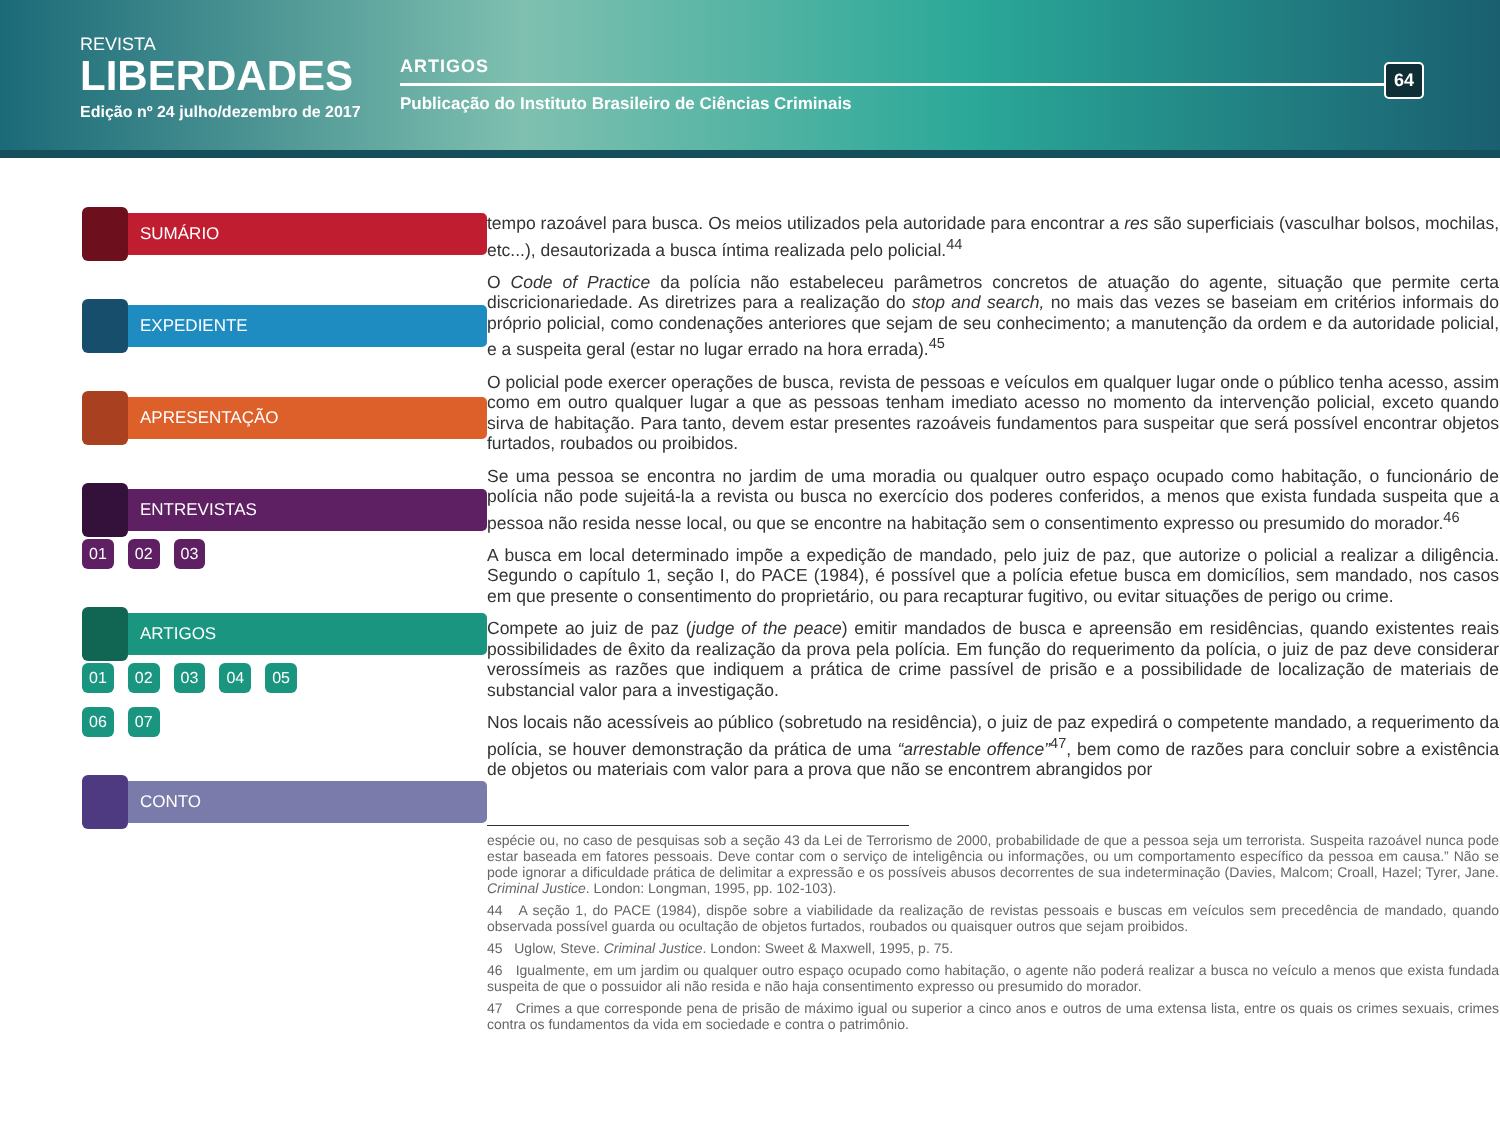REVISTA
LIBERDADES
Edição nº 24 julho/dezembro de 2017
ARTIGOS
Publicação do Instituto Brasileiro de Ciências Criminais
64
SUMÁRIO
EXPEDIENTE
APRESENTAÇÃO
ENTREVISTAS
01 02 03
ARTIGOS
01 02 03 04 05 06 07
CONTO
tempo razoável para busca. Os meios utilizados pela autoridade para encontrar a res são superficiais (vasculhar bolsos, mochilas, etc...), desautorizada a busca íntima realizada pelo policial.<sup>44</sup>
O Code of Practice da polícia não estabeleceu parâmetros concretos de atuação do agente, situação que permite certa discricionariedade. As diretrizes para a realização do stop and search, no mais das vezes se baseiam em critérios informais do próprio policial, como condenações anteriores que sejam de seu conhecimento; a manutenção da ordem e da autoridade policial, e a suspeita geral (estar no lugar errado na hora errada).<sup>45</sup>
O policial pode exercer operações de busca, revista de pessoas e veículos em qualquer lugar onde o público tenha acesso, assim como em outro qualquer lugar a que as pessoas tenham imediato acesso no momento da intervenção policial, exceto quando sirva de habitação. Para tanto, devem estar presentes razoáveis fundamentos para suspeitar que será possível encontrar objetos furtados, roubados ou proibidos.
Se uma pessoa se encontra no jardim de uma moradia ou qualquer outro espaço ocupado como habitação, o funcionário de polícia não pode sujeitá-la a revista ou busca no exercício dos poderes conferidos, a menos que exista fundada suspeita que a pessoa não resida nesse local, ou que se encontre na habitação sem o consentimento expresso ou presumido do morador.<sup>46</sup>
A busca em local determinado impõe a expedição de mandado, pelo juiz de paz, que autorize o policial a realizar a diligência. Segundo o capítulo 1, seção I, do PACE (1984), é possível que a polícia efetue busca em domicílios, sem mandado, nos casos em que presente o consentimento do proprietário, ou para recapturar fugitivo, ou evitar situações de perigo ou crime.
Compete ao juiz de paz (judge of the peace) emitir mandados de busca e apreensão em residências, quando existentes reais possibilidades de êxito da realização da prova pela polícia. Em função do requerimento da polícia, o juiz de paz deve considerar verossímeis as razões que indiquem a prática de crime passível de prisão e a possibilidade de localização de materiais de substancial valor para a investigação.
Nos locais não acessíveis ao público (sobretudo na residência), o juiz de paz expedirá o competente mandado, a requerimento da polícia, se houver demonstração da prática de uma “arrestable offence”<sup>47</sup>, bem como de razões para concluir sobre a existência de objetos ou materiais com valor para a prova que não se encontrem abrangidos por
espécie ou, no caso de pesquisas sob a seção 43 da Lei de Terrorismo de 2000, probabilidade de que a pessoa seja um terrorista. Suspeita razoável nunca pode estar baseada em fatores pessoais. Deve contar com o serviço de inteligência ou informações, ou um comportamento específico da pessoa em causa.” Não se pode ignorar a dificuldade prática de delimitar a expressão e os possíveis abusos decorrentes de sua indeterminação (Davies, Malcom; Croall, Hazel; Tyrer, Jane. Criminal Justice. London: Longman, 1995, pp. 102-103).
44 A seção 1, do PACE (1984), dispõe sobre a viabilidade da realização de revistas pessoais e buscas em veículos sem precedência de mandado, quando observada possível guarda ou ocultação de objetos furtados, roubados ou quaisquer outros que sejam proibidos.
45 Uglow, Steve. Criminal Justice. London: Sweet & Maxwell, 1995, p. 75.
46 Igualmente, em um jardim ou qualquer outro espaço ocupado como habitação, o agente não poderá realizar a busca no veículo a menos que exista fundada suspeita de que o possuidor ali não resida e não haja consentimento expresso ou presumido do morador.
47 Crimes a que corresponde pena de prisão de máximo igual ou superior a cinco anos e outros de uma extensa lista, entre os quais os crimes sexuais, crimes contra os fundamentos da vida em sociedade e contra o patrimônio.